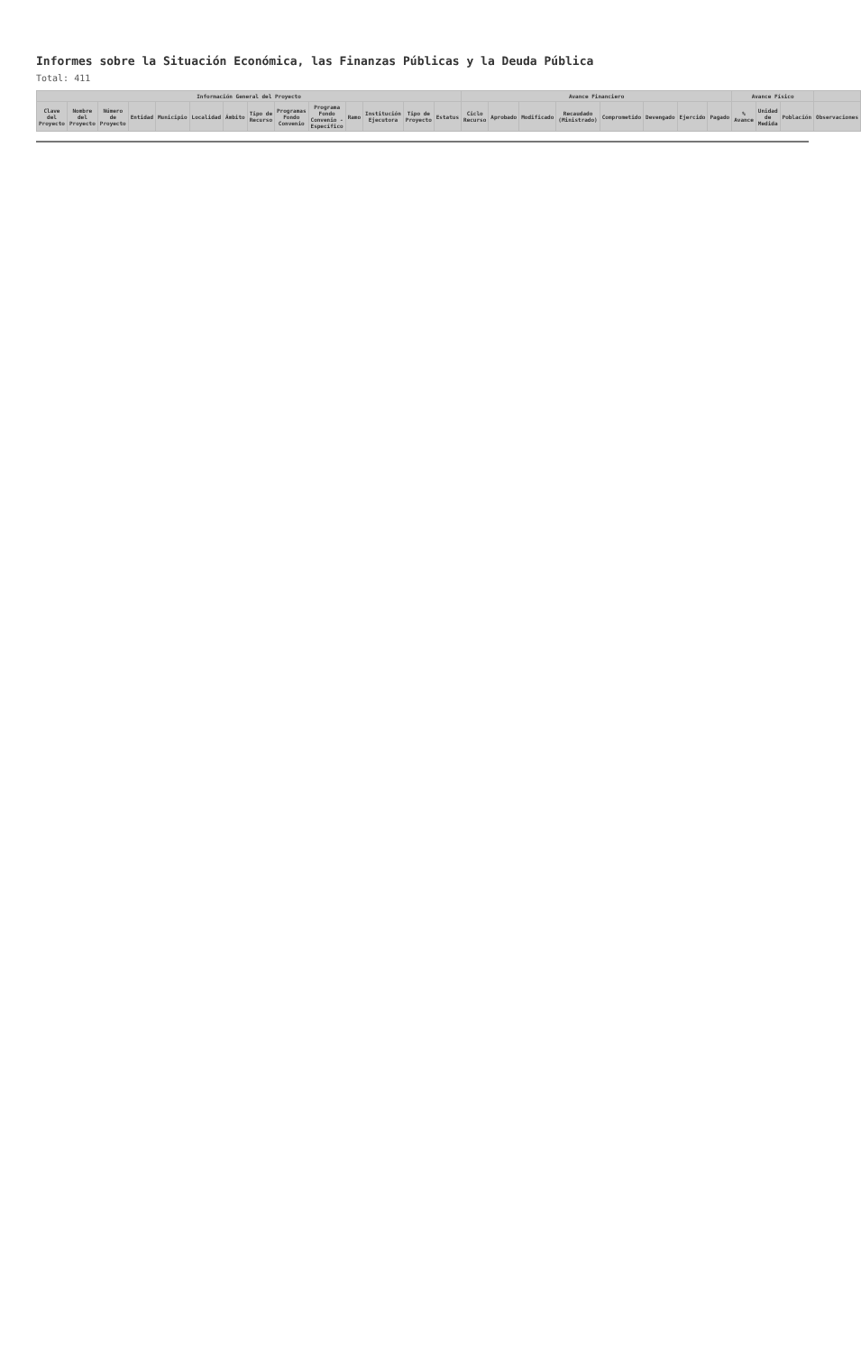Informes sobre la Situación Económica, las Finanzas Públicas y la Deuda Pública
Total: 411
| Información General del Proyecto | | | | | | | | | | | | | | Avance Financiero | | | | | | | | Avance Físico | | | |
| --- | --- | --- | --- | --- | --- | --- | --- | --- | --- | --- | --- | --- | --- | --- | --- | --- | --- | --- | --- | --- | --- | --- | --- | --- | --- |
| Clave del Proyecto | Nombre del Proyecto | Número de Proyecto | Entidad | Municipio | Localidad | Ámbito | Tipo de Recurso | Programas Fondo Convenio | Programa Fondo Convenio - Específico | Ramo | Institución Ejecutora | Tipo de Proyecto | Estatus | Ciclo Recurso | Aprobado | Modificado | Recaudado (Ministrado) | Comprometido | Devengado | Ejercido | Pagado | % Avance | Unidad de Medida | Población | Observaciones |